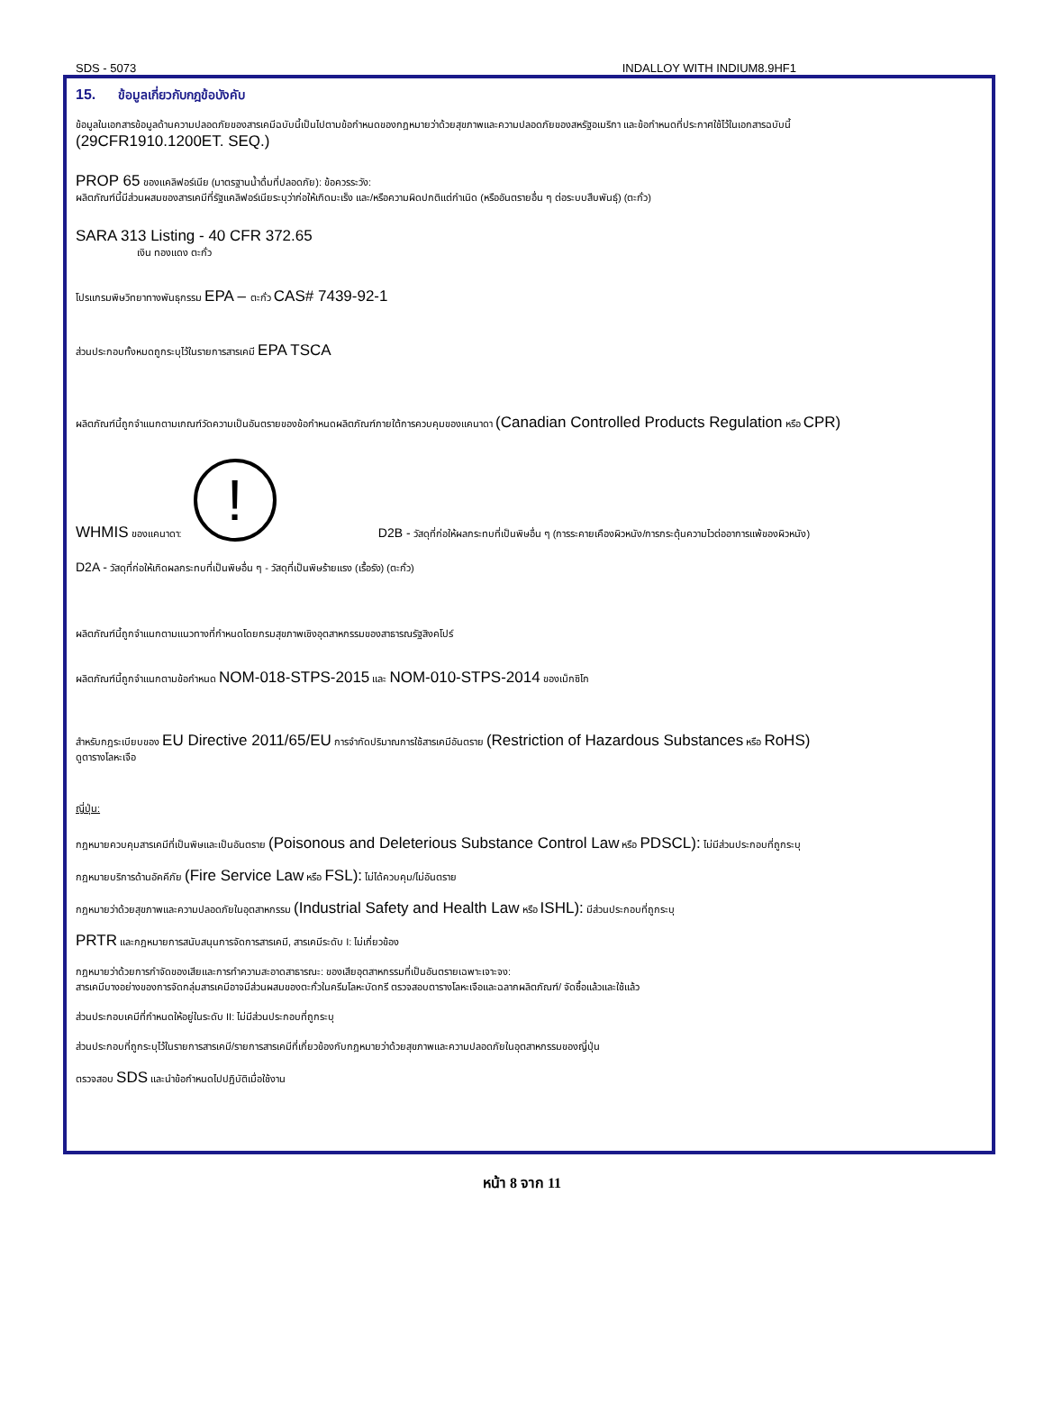SDS - 5073 INDALLOY WITH INDIUM8.9HF1
15. ข้อมูลเกี่ยวกับกฎข้อบังคับ
ข้อมูลในเอกสารข้อมูลด้านความปลอดภัยของสารเคมีฉบับนี้เป็นไปตามข้อกำหนดของกฎหมายว่าด้วยสุขภาพและความปลอดภัยของสหรัฐอเมริกา และข้อกำหนดที่ประกาศใช้ไว้ในเอกสารฉบับนี้
(29CFR1910.1200ET. SEQ.)
PROP 65 ของแคลิฟอร์เนีย (มาตรฐานน้ำดื่มที่ปลอดภัย): ข้อควรระวัง:
ผลิตภัณฑ์นี้มีส่วนผสมของสารเคมีที่รัฐแคลิฟอร์เนียระบุว่าก่อให้เกิดมะเร็ง และ/หรือความผิดปกติแต่กำเนิด (หรืออันตรายอื่น ๆ ต่อระบบสืบพันธุ์) (ตะกั่ว)
SARA 313 Listing - 40 CFR 372.65
เงิน ทองแดง ตะกั่ว
โปรแกรมพิษวิทยาทางพันธุกรรม EPA – ตะกั่ว CAS# 7439-92-1
ส่วนประกอบทั้งหมดถูกระบุไว้ในรายการสารเคมี EPA TSCA
ผลิตภัณฑ์นี้ถูกจำแนกตามเกณฑ์วัดความเป็นอันตรายของข้อกำหนดผลิตภัณฑ์ภายใต้การควบคุมของแคนาดา (Canadian Controlled Products Regulation หรือ CPR)
WHMIS ของแคนาดา: ! D2B - วัสดุที่ก่อให้ผลกระทบที่เป็นพิษอื่น ๆ (การระคายเคืองผิวหนัง/การกระตุ้นความไวต่ออาการแพ้ของผิวหนัง)
D2A - วัสดุที่ก่อให้เกิดผลกระทบที่เป็นพิษอื่น ๆ - วัสดุที่เป็นพิษร้ายแรง (เรื้อรัง) (ตะกั่ว)
ผลิตภัณฑ์นี้ถูกจำแนกตามแนวทางที่กำหนดโดยกรมสุขภาพเชิงอุตสาหกรรมของสาธารณรัฐสิงคโปร์
ผลิตภัณฑ์นี้ถูกจำแนกตามข้อกำหนด NOM-018-STPS-2015 และ NOM-010-STPS-2014 ของเม็กซิโก
สำหรับกฎระเบียบของ EU Directive 2011/65/EU การจำกัดปริมาณการใช้สารเคมีอันตราย (Restriction of Hazardous Substances หรือ RoHS)
ดูตารางโลหะเจือ
ญี่ปุ่น:
กฎหมายควบคุมสารเคมีที่เป็นพิษและเป็นอันตราย (Poisonous and Deleterious Substance Control Law หรือ PDSCL): ไม่มีส่วนประกอบที่ถูกระบุ
กฎหมายบริการด้านอัคคีภัย (Fire Service Law หรือ FSL): ไม่ได้ควบคุม/ไม่อันตราย
กฎหมายว่าด้วยสุขภาพและความปลอดภัยในอุตสาหกรรม (Industrial Safety and Health Law หรือ ISHL): มีส่วนประกอบที่ถูกระบุ
PRTR และกฎหมายการสนับสนุนการจัดการสารเคมี, สารเคมีระดับ I: ไม่เกี่ยวข้อง
กฎหมายว่าด้วยการกำจัดของเสียและการทำความสะอาดสาธารณะ: ของเสียอุตสาหกรรมที่เป็นอันตรายเฉพาะเจาะจง:
สารเคมีบางอย่างของการจัดกลุ่มสารเคมีอาจมีส่วนผสมของตะกั่วในครีมโลหะบัดกรี ตรวจสอบตารางโลหะเจือและฉลากผลิตภัณฑ์/ จัดซื้อแล้วและใช้แล้ว
ส่วนประกอบเคมีที่กำหนดให้อยู่ในระดับ II: ไม่มีส่วนประกอบที่ถูกระบุ
ส่วนประกอบที่ถูกระบุไว้ในรายการสารเคมี/รายการสารเคมีที่เกี่ยวข้องกับกฎหมายว่าด้วยสุขภาพและความปลอดภัยในอุตสาหกรรมของญี่ปุ่น
ตรวจสอบ SDS และนำข้อกำหนดไปปฏิบัติเมื่อใช้งาน
หน้า 8 จาก 11